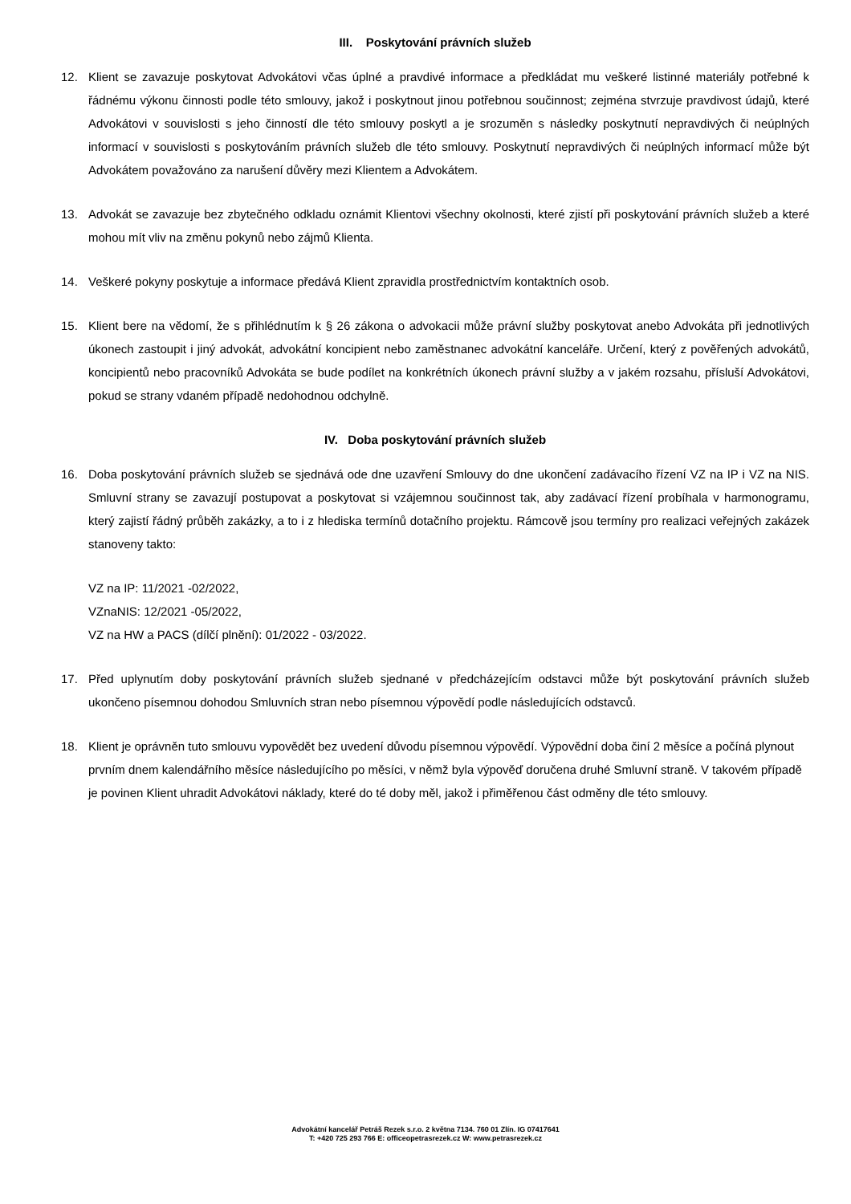III. Poskytování právních služeb
12. Klient se zavazuje poskytovat Advokátovi včas úplné a pravdivé informace a předkládat mu veškeré listinné materiály potřebné k řádnému výkonu činnosti podle této smlouvy, jakož i poskytnout jinou potřebnou součinnost; zejména stvrzuje pravdivost údajů, které Advokátovi v souvislosti s jeho činností dle této smlouvy poskytl a je srozuměn s následky poskytnutí nepravdivých či neúplných informací v souvislosti s poskytováním právních služeb dle této smlouvy. Poskytnutí nepravdivých či neúplných informací může být Advokátem považováno za narušení důvěry mezi Klientem a Advokátem.
13. Advokát se zavazuje bez zbytečného odkladu oznámit Klientovi všechny okolnosti, které zjistí při poskytování právních služeb a které mohou mít vliv na změnu pokynů nebo zájmů Klienta.
14. Veškeré pokyny poskytuje a informace předává Klient zpravidla prostřednictvím kontaktních osob.
15. Klient bere na vědomí, že s přihlédnutím k § 26 zákona o advokacii může právní služby poskytovat anebo Advokáta při jednotlivých úkonech zastoupit i jiný advokát, advokátní koncipient nebo zaměstnanec advokátní kanceláře. Určení, který z pověřených advokátů, koncipientů nebo pracovníků Advokáta se bude podílet na konkrétních úkonech právní služby a v jakém rozsahu, přísluší Advokátovi, pokud se strany vdaném případě nedohodnou odchylně.
IV. Doba poskytování právních služeb
16. Doba poskytování právních služeb se sjednává ode dne uzavření Smlouvy do dne ukončení zadávacího řízení VZ na IP i VZ na NIS. Smluvní strany se zavazují postupovat a poskytovat si vzájemnou součinnost tak, aby zadávací řízení probíhala v harmonogramu, který zajistí řádný průběh zakázky, a to i z hlediska termínů dotačního projektu. Rámcově jsou termíny pro realizaci veřejných zakázek stanoveny takto:
VZ na IP: 11/2021 -02/2022,
VZnaNIS: 12/2021 -05/2022,
VZ na HW a PACS (dílčí plnění): 01/2022 - 03/2022.
17. Před uplynutím doby poskytování právních služeb sjednané v předcházejícím odstavci může být poskytování právních služeb ukončeno písemnou dohodou Smluvních stran nebo písemnou výpovědí podle následujících odstavců.
18. Klient je oprávněn tuto smlouvu vypovědět bez uvedení důvodu písemnou výpovědí. Výpovědní doba činí 2 měsíce a počíná plynout prvním dnem kalendářního měsíce následujícího po měsíci, v němž byla výpověď doručena druhé Smluvní straně. V takovém případě je povinen Klient uhradit Advokátovi náklady, které do té doby měl, jakož i přiměřenou část odměny dle této smlouvy.
Advokátní kancelář Petráš Rezek s.r.o. 2 května 7134. 760 01 Zlín. IG 07417641
T: +420 725 293 766 E: officeopetrasrezek.cz W: www.petrasrezek.cz